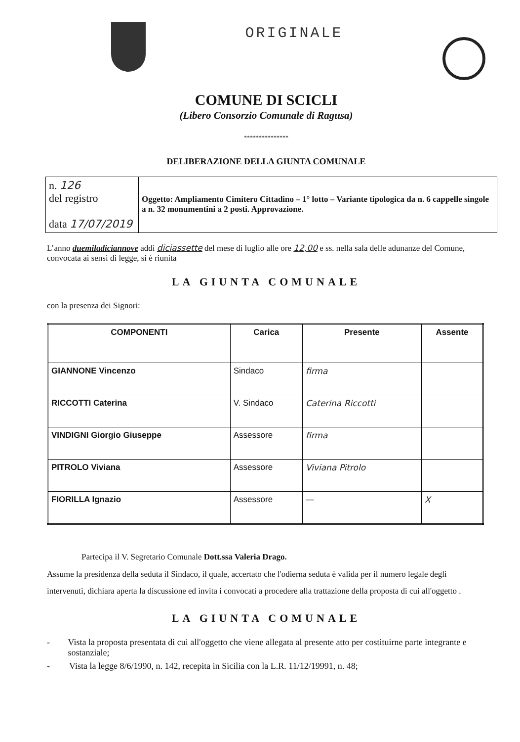ORIGINALE
COMUNE DI SCICLI
(Libero Consorzio Comunale di Ragusa)
***************
DELIBERAZIONE DELLA GIUNTA COMUNALE
| n. 126 del registro data 17/07/2019 | Oggetto: Ampliamento Cimitero Cittadino – 1° lotto – Variante tipologica da n. 6 cappelle singole a n. 32 monumentini a 2 posti. Approvazione. |
L’anno duemiladiciannove addì diciassette del mese di luglio alle ore 12,00 e ss. nella sala delle adunanze del Comune, convocata ai sensi di legge, si è riunita
LA GIUNTA COMUNALE
con la presenza dei Signori:
| COMPONENTI | Carica | Presente | Assente |
| --- | --- | --- | --- |
| GIANNONE Vincenzo | Sindaco | firma | |
| RICCOTTI Caterina | V. Sindaco | Caterina Riccotti | |
| VINDIGNI Giorgio Giuseppe | Assessore | firma | |
| PITROLO Viviana | Assessore | Viviana Pitrolo | |
| FIORILLA Ignazio | Assessore | — | X |
Partecipa il V. Segretario Comunale Dott.ssa Valeria Drago.
Assume la presidenza della seduta il Sindaco, il quale, accertato che l'odierna seduta è valida per il numero legale degli intervenuti, dichiara aperta la discussione ed invita i convocati a procedere alla trattazione della proposta di cui all'oggetto .
LA GIUNTA COMUNALE
- Vista la proposta presentata di cui all'oggetto che viene allegata al presente atto per costituirne parte integrante e sostanziale;
- Vista la legge 8/6/1990, n. 142, recepita in Sicilia con la L.R. 11/12/19991, n. 48;